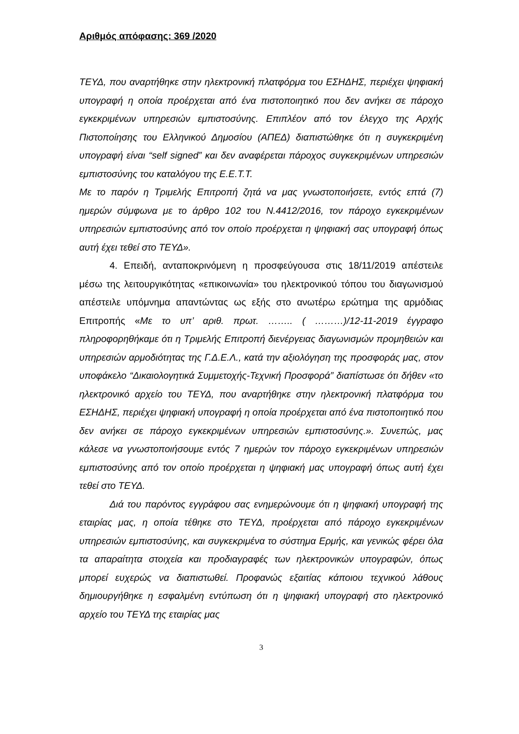Αριθμός απόφασης: 369 /2020
ΤΕΥΔ, που αναρτήθηκε στην ηλεκτρονική πλατφόρμα του ΕΣΗΔΗΣ, περιέχει ψηφιακή υπογραφή η οποία προέρχεται από ένα πιστοποιητικό που δεν ανήκει σε πάροχο εγκεκριμένων υπηρεσιών εμπιστοσύνης. Επιπλέον από τον έλεγχο της Αρχής Πιστοποίησης του Ελληνικού Δημοσίου (ΑΠΕΔ) διαπιστώθηκε ότι η συγκεκριμένη υπογραφή είναι “self signed” και δεν αναφέρεται πάροχος συγκεκριμένων υπηρεσιών εμπιστοσύνης του καταλόγου της Ε.Ε.Τ.Τ.
Με το παρόν η Τριμελής Επιτροπή ζητά να μας γνωστοποιήσετε, εντός επτά (7) ημερών σύμφωνα με το άρθρο 102 του Ν.4412/2016, τον πάροχο εγκεκριμένων υπηρεσιών εμπιστοσύνης από τον οποίο προέρχεται η ψηφιακή σας υπογραφή όπως αυτή έχει τεθεί στο ΤΕΥΔ».
4. Επειδή, ανταποκρινόμενη η προσφεύγουσα στις 18/11/2019 απέστειλε μέσω της λειτουργικότητας «επικοινωνία» του ηλεκτρονικού τόπου του διαγωνισμού απέστειλε υπόμνημα απαντώντας ως εξής στο ανωτέρω ερώτημα της αρμόδιας Επιτροπής «Με το υπ’ αριθ. πρωτ. …….. ( ………)/12-11-2019 έγγραφο πληροφορηθήκαμε ότι η Τριμελής Επιτροπή διενέργειας διαγωνισμών προμηθειών και υπηρεσιών αρμοδιότητας της Γ.Δ.Ε.Λ., κατά την αξιολόγηση της προσφοράς μας, στον υποφάκελο “Δικαιολογητικά Συμμετοχής-Τεχνική Προσφορά” διαπίστωσε ότι δήθεν «το ηλεκτρονικό αρχείο του ΤΕΥΔ, που αναρτήθηκε στην ηλεκτρονική πλατφόρμα του ΕΣΗΔΗΣ, περιέχει ψηφιακή υπογραφή η οποία προέρχεται από ένα πιστοποιητικό που δεν ανήκει σε πάροχο εγκεκριμένων υπηρεσιών εμπιστοσύνης.». Συνεπώς, μας κάλεσε να γνωστοποιήσουμε εντός 7 ημερών τον πάροχο εγκεκριμένων υπηρεσιών εμπιστοσύνης από τον οποίο προέρχεται η ψηφιακή μας υπογραφή όπως αυτή έχει τεθεί στο ΤΕΥΔ.
Διά του παρόντος εγγράφου σας ενημερώνουμε ότι η ψηφιακή υπογραφή της εταιρίας μας, η οποία τέθηκε στο ΤΕΥΔ, προέρχεται από πάροχο εγκεκριμένων υπηρεσιών εμπιστοσύνης, και συγκεκριμένα το σύστημα Ερμής, και γενικώς φέρει όλα τα απαραίτητα στοιχεία και προδιαγραφές των ηλεκτρονικών υπογραφών, όπως μπορεί ευχερώς να διαπιστωθεί. Προφανώς εξαιτίας κάποιου τεχνικού λάθους δημιουργήθηκε η εσφαλμένη εντύπωση ότι η ψηφιακή υπογραφή στο ηλεκτρονικό αρχείο του ΤΕΥΔ της εταιρίας μας
3